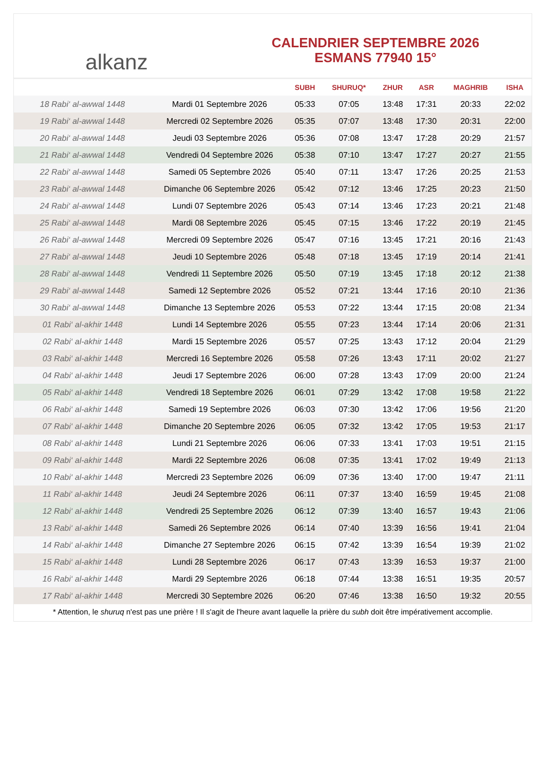alkanz
CALENDRIER SEPTEMBRE 2026
ESMANS 77940 15°
| | | SUBH | SHURUQ* | ZHUR | ASR | MAGHRIB | ISHA |
| --- | --- | --- | --- | --- | --- | --- | --- |
| 18 Rabi‘ al-awwal 1448 | Mardi 01 Septembre 2026 | 05:33 | 07:05 | 13:48 | 17:31 | 20:33 | 22:02 |
| 19 Rabi‘ al-awwal 1448 | Mercredi 02 Septembre 2026 | 05:35 | 07:07 | 13:48 | 17:30 | 20:31 | 22:00 |
| 20 Rabi‘ al-awwal 1448 | Jeudi 03 Septembre 2026 | 05:36 | 07:08 | 13:47 | 17:28 | 20:29 | 21:57 |
| 21 Rabi‘ al-awwal 1448 | Vendredi 04 Septembre 2026 | 05:38 | 07:10 | 13:47 | 17:27 | 20:27 | 21:55 |
| 22 Rabi‘ al-awwal 1448 | Samedi 05 Septembre 2026 | 05:40 | 07:11 | 13:47 | 17:26 | 20:25 | 21:53 |
| 23 Rabi‘ al-awwal 1448 | Dimanche 06 Septembre 2026 | 05:42 | 07:12 | 13:46 | 17:25 | 20:23 | 21:50 |
| 24 Rabi‘ al-awwal 1448 | Lundi 07 Septembre 2026 | 05:43 | 07:14 | 13:46 | 17:23 | 20:21 | 21:48 |
| 25 Rabi‘ al-awwal 1448 | Mardi 08 Septembre 2026 | 05:45 | 07:15 | 13:46 | 17:22 | 20:19 | 21:45 |
| 26 Rabi‘ al-awwal 1448 | Mercredi 09 Septembre 2026 | 05:47 | 07:16 | 13:45 | 17:21 | 20:16 | 21:43 |
| 27 Rabi‘ al-awwal 1448 | Jeudi 10 Septembre 2026 | 05:48 | 07:18 | 13:45 | 17:19 | 20:14 | 21:41 |
| 28 Rabi‘ al-awwal 1448 | Vendredi 11 Septembre 2026 | 05:50 | 07:19 | 13:45 | 17:18 | 20:12 | 21:38 |
| 29 Rabi‘ al-awwal 1448 | Samedi 12 Septembre 2026 | 05:52 | 07:21 | 13:44 | 17:16 | 20:10 | 21:36 |
| 30 Rabi‘ al-awwal 1448 | Dimanche 13 Septembre 2026 | 05:53 | 07:22 | 13:44 | 17:15 | 20:08 | 21:34 |
| 01 Rabi‘ al-akhir 1448 | Lundi 14 Septembre 2026 | 05:55 | 07:23 | 13:44 | 17:14 | 20:06 | 21:31 |
| 02 Rabi‘ al-akhir 1448 | Mardi 15 Septembre 2026 | 05:57 | 07:25 | 13:43 | 17:12 | 20:04 | 21:29 |
| 03 Rabi‘ al-akhir 1448 | Mercredi 16 Septembre 2026 | 05:58 | 07:26 | 13:43 | 17:11 | 20:02 | 21:27 |
| 04 Rabi‘ al-akhir 1448 | Jeudi 17 Septembre 2026 | 06:00 | 07:28 | 13:43 | 17:09 | 20:00 | 21:24 |
| 05 Rabi‘ al-akhir 1448 | Vendredi 18 Septembre 2026 | 06:01 | 07:29 | 13:42 | 17:08 | 19:58 | 21:22 |
| 06 Rabi‘ al-akhir 1448 | Samedi 19 Septembre 2026 | 06:03 | 07:30 | 13:42 | 17:06 | 19:56 | 21:20 |
| 07 Rabi‘ al-akhir 1448 | Dimanche 20 Septembre 2026 | 06:05 | 07:32 | 13:42 | 17:05 | 19:53 | 21:17 |
| 08 Rabi‘ al-akhir 1448 | Lundi 21 Septembre 2026 | 06:06 | 07:33 | 13:41 | 17:03 | 19:51 | 21:15 |
| 09 Rabi‘ al-akhir 1448 | Mardi 22 Septembre 2026 | 06:08 | 07:35 | 13:41 | 17:02 | 19:49 | 21:13 |
| 10 Rabi‘ al-akhir 1448 | Mercredi 23 Septembre 2026 | 06:09 | 07:36 | 13:40 | 17:00 | 19:47 | 21:11 |
| 11 Rabi‘ al-akhir 1448 | Jeudi 24 Septembre 2026 | 06:11 | 07:37 | 13:40 | 16:59 | 19:45 | 21:08 |
| 12 Rabi‘ al-akhir 1448 | Vendredi 25 Septembre 2026 | 06:12 | 07:39 | 13:40 | 16:57 | 19:43 | 21:06 |
| 13 Rabi‘ al-akhir 1448 | Samedi 26 Septembre 2026 | 06:14 | 07:40 | 13:39 | 16:56 | 19:41 | 21:04 |
| 14 Rabi‘ al-akhir 1448 | Dimanche 27 Septembre 2026 | 06:15 | 07:42 | 13:39 | 16:54 | 19:39 | 21:02 |
| 15 Rabi‘ al-akhir 1448 | Lundi 28 Septembre 2026 | 06:17 | 07:43 | 13:39 | 16:53 | 19:37 | 21:00 |
| 16 Rabi‘ al-akhir 1448 | Mardi 29 Septembre 2026 | 06:18 | 07:44 | 13:38 | 16:51 | 19:35 | 20:57 |
| 17 Rabi‘ al-akhir 1448 | Mercredi 30 Septembre 2026 | 06:20 | 07:46 | 13:38 | 16:50 | 19:32 | 20:55 |
* Attention, le shuruq n'est pas une prière ! Il s'agit de l'heure avant laquelle la prière du subh doit être impérativement accomplie.